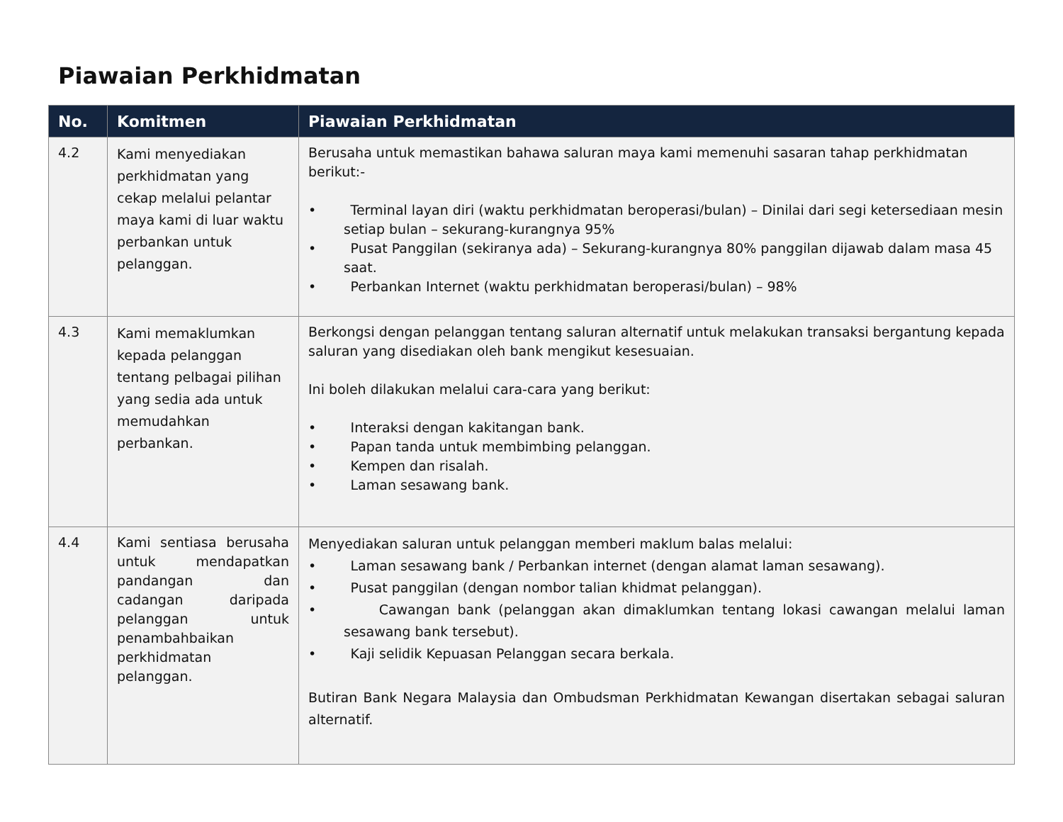Piawaian Perkhidmatan
| No. | Komitmen | Piawaian Perkhidmatan |
| --- | --- | --- |
| 4.2 | Kami menyediakan perkhidmatan yang cekap melalui pelantar maya kami di luar waktu perbankan untuk pelanggan. | Berusaha untuk memastikan bahawa saluran maya kami memenuhi sasaran tahap perkhidmatan berikut:- • Terminal layan diri (waktu perkhidmatan beroperasi/bulan) – Dinilai dari segi ketersediaan mesin setiap bulan – sekurang-kurangnya 95% • Pusat Panggilan (sekiranya ada) – Sekurang-kurangnya 80% panggilan dijawab dalam masa 45 saat. • Perbankan Internet (waktu perkhidmatan beroperasi/bulan) – 98% |
| 4.3 | Kami memaklumkan kepada pelanggan tentang pelbagai pilihan yang sedia ada untuk memudahkan perbankan. | Berkongsi dengan pelanggan tentang saluran alternatif untuk melakukan transaksi bergantung kepada saluran yang disediakan oleh bank mengikut kesesuaian. Ini boleh dilakukan melalui cara-cara yang berikut: • Interaksi dengan kakitangan bank. • Papan tanda untuk membimbing pelanggan. • Kempen dan risalah. • Laman sesawang bank. |
| 4.4 | Kami sentiasa berusaha untuk mendapatkan pandangan dan cadangan daripada pelanggan untuk penambahbaikan perkhidmatan pelanggan. | Menyediakan saluran untuk pelanggan memberi maklum balas melalui: • Laman sesawang bank / Perbankan internet (dengan alamat laman sesawang). • Pusat panggilan (dengan nombor talian khidmat pelanggan). • Cawangan bank (pelanggan akan dimaklumkan tentang lokasi cawangan melalui laman sesawang bank tersebut). • Kaji selidik Kepuasan Pelanggan secara berkala. Butiran Bank Negara Malaysia dan Ombudsman Perkhidmatan Kewangan disertakan sebagai saluran alternatif. |